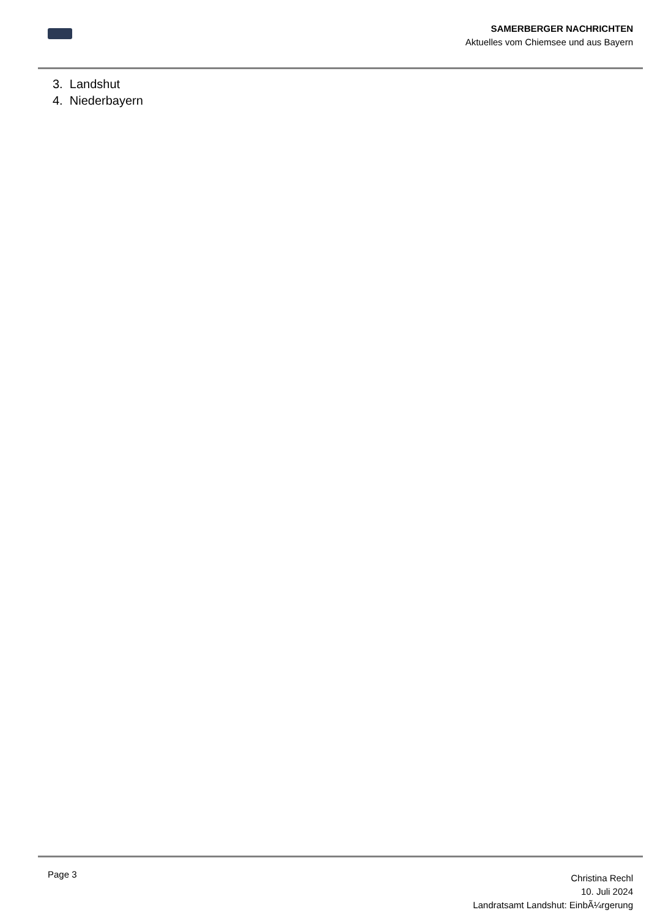SAMERBERGER NACHRICHTEN
Aktuelles vom Chiemsee und aus Bayern
3. Landshut
4. Niederbayern
Page 3
Christina Rechl
10. Juli 2024
Landratsamt Landshut: EinbÃ¼rgerung